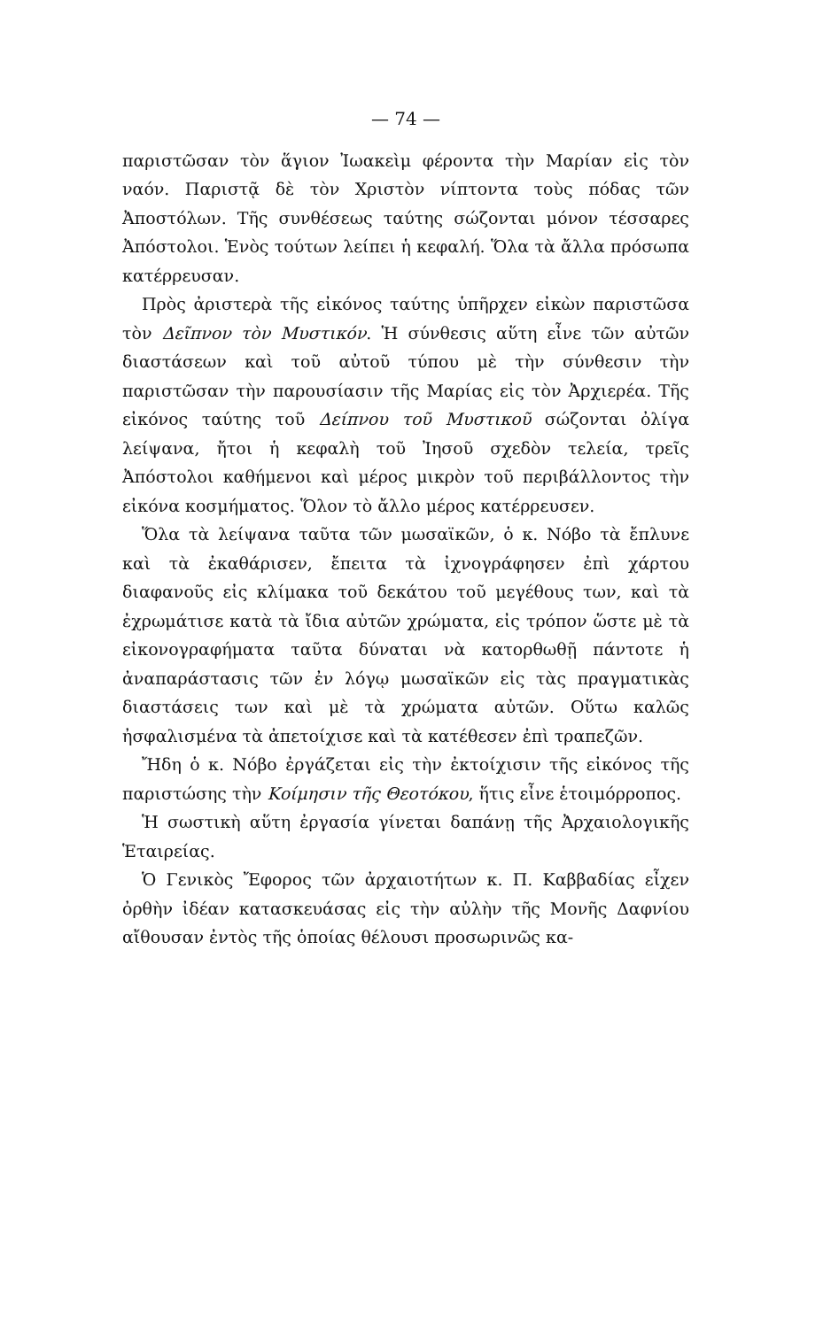— 74 —
παριστῶσαν τὸν ἅγιον Ἰωακεὶμ φέροντα τὴν Μαρίαν εἰς τὸν ναόν. Παριστᾷ δὲ τὸν Χριστὸν νίπτοντα τοὺς πόδας τῶν Ἀποστόλων. Τῆς συνθέσεως ταύτης σώζονται μόνον τέσσαρες Ἀπόστολοι. Ἑνὸς τούτων λείπει ἡ κεφαλή. Ὅλα τὰ ἄλλα πρόσωπα κατέρρευσαν.
Πρὸς ἀριστερὰ τῆς εἰκόνος ταύτης ὑπῆρχεν εἰκὼν παριστῶσα τὸν Δεῖπνον τὸν Μυστικόν. Ἡ σύνθεσις αὕτη εἶνε τῶν αὐτῶν διαστάσεων καὶ τοῦ αὐτοῦ τύπου μὲ τὴν σύνθεσιν τὴν παριστῶσαν τὴν παρουσίασιν τῆς Μαρίας εἰς τὸν Ἀρχιερέα. Τῆς εἰκόνος ταύτης τοῦ Δείπνου τοῦ Μυστικοῦ σώζονται ὀλίγα λείψανα, ἤτοι ἡ κεφαλὴ τοῦ Ἰησοῦ σχεδὸν τελεία, τρεῖς Ἀπόστολοι καθήμενοι καὶ μέρος μικρὸν τοῦ περιβάλλοντος τὴν εἰκόνα κοσμήματος. Ὅλον τὸ ἄλλο μέρος κατέρρευσεν.
Ὅλα τὰ λείψανα ταῦτα τῶν μωσαϊκῶν, ὁ κ. Νόβο τὰ ἔπλυνε καὶ τὰ ἐκαθάρισεν, ἔπειτα τὰ ἰχνογράφησεν ἐπὶ χάρτου διαφανοῦς εἰς κλίμακα τοῦ δεκάτου τοῦ μεγέθους των, καὶ τὰ ἐχρωμάτισε κατὰ τὰ ἴδια αὐτῶν χρώματα, εἰς τρόπον ὥστε μὲ τὰ εἰκονογραφήματα ταῦτα δύναται νὰ κατορθωθῇ πάντοτε ἡ ἀναπαράστασις τῶν ἐν λόγῳ μωσαϊκῶν εἰς τὰς πραγματικὰς διαστάσεις των καὶ μὲ τὰ χρώματα αὐτῶν. Οὕτω καλῶς ἠσφαλισμένα τὰ ἀπετοίχισε καὶ τὰ κατέθεσεν ἐπὶ τραπεζῶν.
Ἤδη ὁ κ. Νόβο ἐργάζεται εἰς τὴν ἐκτοίχισιν τῆς εἰκόνος τῆς παριστώσης τὴν Κοίμησιν τῆς Θεοτόκου, ἥτις εἶνε ἑτοιμόρροπος.
Ἡ σωστικὴ αὕτη ἐργασία γίνεται δαπάνῃ τῆς Ἀρχαιολογικῆς Ἑταιρείας.
Ὁ Γενικὸς Ἔφορος τῶν ἀρχαιοτήτων κ. Π. Καββαδίας εἶχεν ὀρθὴν ἰδέαν κατασκευάσας εἰς τὴν αὐλὴν τῆς Μονῆς Δαφνίου αἴθουσαν ἐντὸς τῆς ὁποίας θέλουσι προσωρινῶς κα-